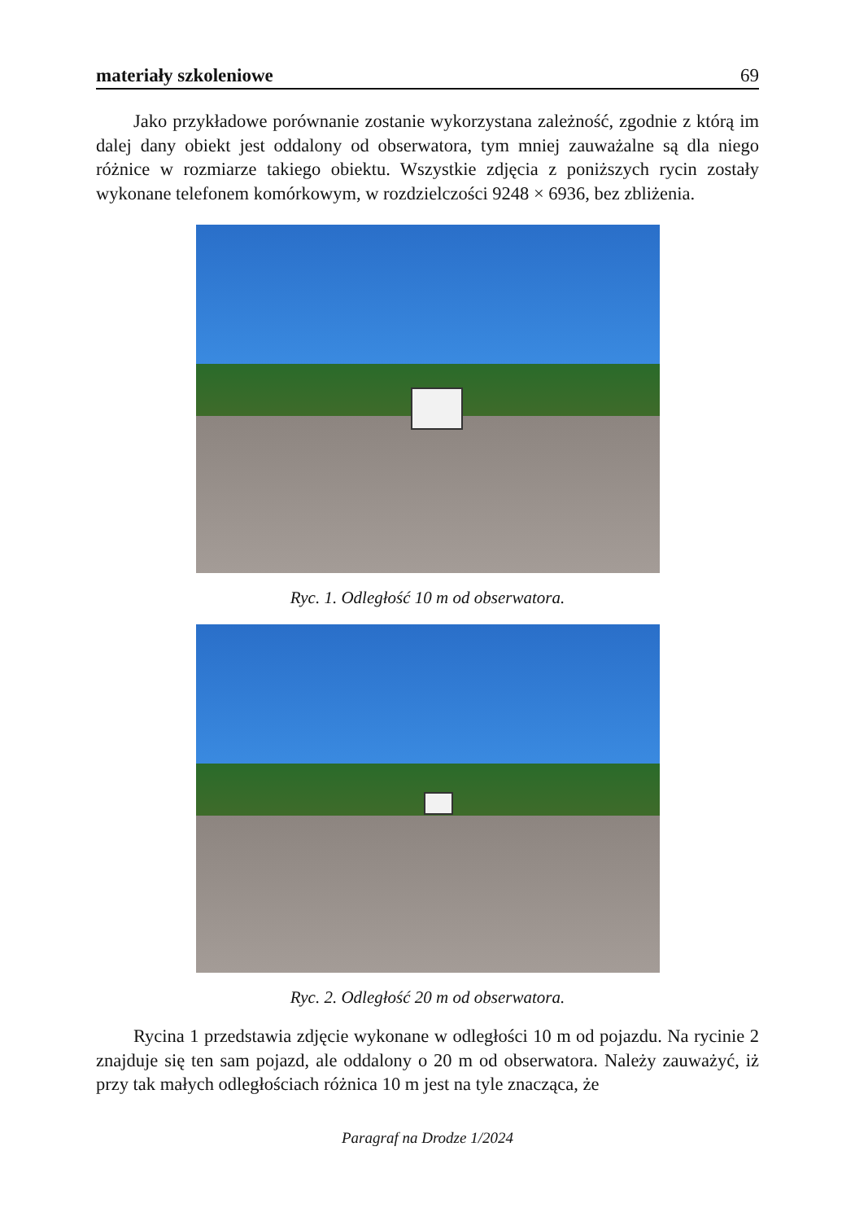materiały szkoleniowe 69
Jako przykładowe porównanie zostanie wykorzystana zależność, zgodnie z którą im dalej dany obiekt jest oddalony od obserwatora, tym mniej zauważalne są dla niego różnice w rozmiarze takiego obiektu. Wszystkie zdjęcia z poniższych rycin zostały wykonane telefonem komórkowym, w rozdzielczości 9248 × 6936, bez zbliżenia.
Ryc. 1. Odległość 10 m od obserwatora.
Ryc. 2. Odległość 20 m od obserwatora.
Rycina 1 przedstawia zdjęcie wykonane w odległości 10 m od pojazdu. Na rycinie 2 znajduje się ten sam pojazd, ale oddalony o 20 m od obserwatora. Należy zauważyć, iż przy tak małych odległościach różnica 10 m jest na tyle znacząca, że
Paragraf na Drodze 1/2024